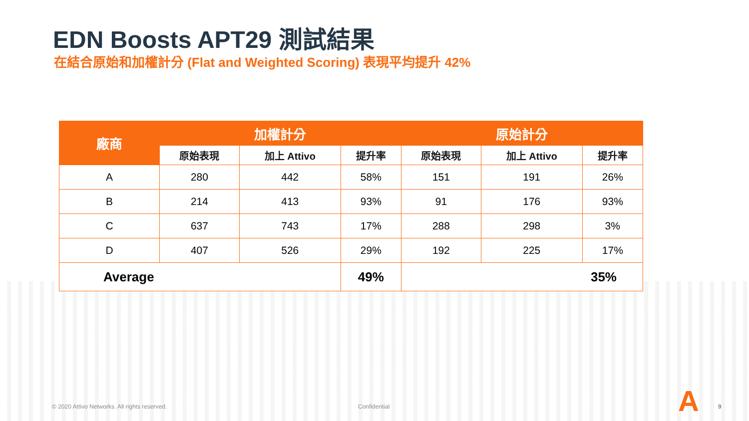EDN Boosts APT29 測試結果
在結合原始和加權計分 (Flat and Weighted Scoring) 表現平均提升 42%
| 廠商 | 加權計分 | | | 原始計分 | | |
| --- | --- | --- | --- | --- | --- | --- |
| | 原始表現 | 加上 Attivo | 提升率 | 原始表現 | 加上 Attivo | 提升率 |
| A | 280 | 442 | 58% | 151 | 191 | 26% |
| B | 214 | 413 | 93% | 91 | 176 | 93% |
| C | 637 | 743 | 17% | 288 | 298 | 3% |
| D | 407 | 526 | 29% | 192 | 225 | 17% |
| Average | | | 49% | 35% | | |
© 2020 Attivo Networks. All rights reserved.
Confidential A 9